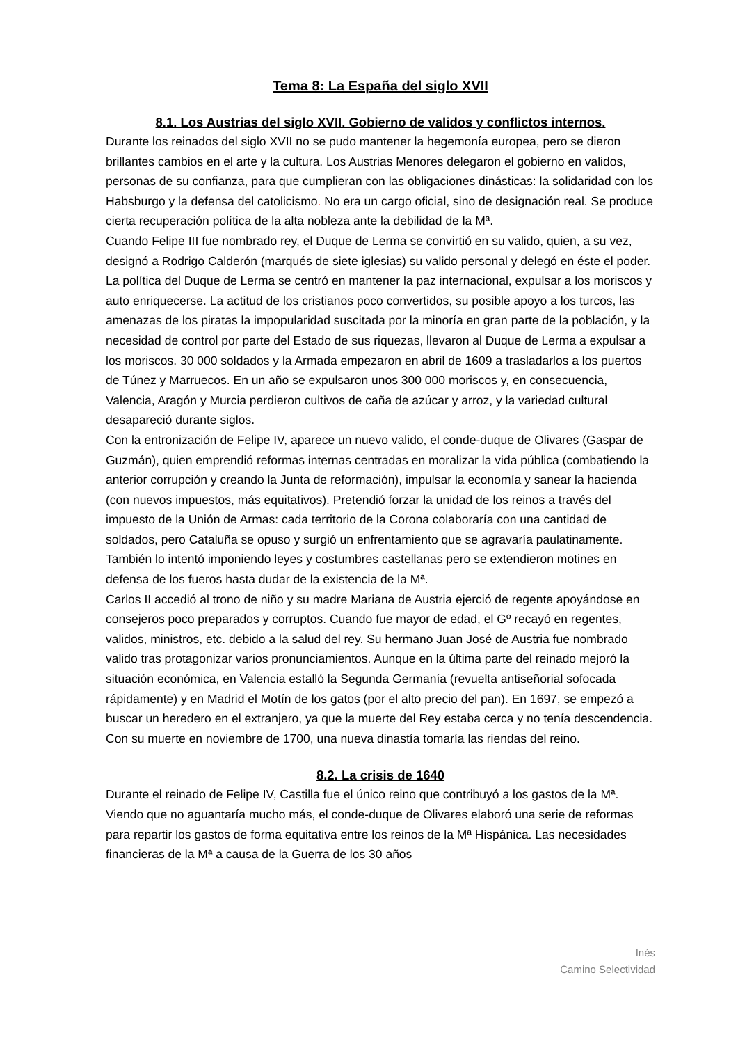Tema 8: La España del siglo XVII
8.1. Los Austrias del siglo XVII. Gobierno de validos y conflictos internos.
Durante los reinados del siglo XVII no se pudo mantener la hegemonía europea, pero se dieron brillantes cambios en el arte y la cultura. Los Austrias Menores delegaron el gobierno en validos, personas de su confianza, para que cumplieran con las obligaciones dinásticas: la solidaridad con los Habsburgo y la defensa del catolicismo. No era un cargo oficial, sino de designación real. Se produce cierta recuperación política de la alta nobleza ante la debilidad de la Mª.
Cuando Felipe III fue nombrado rey, el Duque de Lerma se convirtió en su valido, quien, a su vez, designó a Rodrigo Calderón (marqués de siete iglesias) su valido personal y delegó en éste el poder. La política del Duque de Lerma se centró en mantener la paz internacional, expulsar a los moriscos y auto enriquecerse. La actitud de los cristianos poco convertidos, su posible apoyo a los turcos, las amenazas de los piratas la impopularidad suscitada por la minoría en gran parte de la población, y la necesidad de control por parte del Estado de sus riquezas, llevaron al Duque de Lerma a expulsar a los moriscos. 30 000 soldados y la Armada empezaron en abril de 1609 a trasladarlos a los puertos de Túnez y Marruecos. En un año se expulsaron unos 300 000 moriscos y, en consecuencia, Valencia, Aragón y Murcia perdieron cultivos de caña de azúcar y arroz, y la variedad cultural desapareció durante siglos.
Con la entronización de Felipe IV, aparece un nuevo valido, el conde-duque de Olivares (Gaspar de Guzmán), quien emprendió reformas internas centradas en moralizar la vida pública (combatiendo la anterior corrupción y creando la Junta de reformación), impulsar la economía y sanear la hacienda (con nuevos impuestos, más equitativos). Pretendió forzar la unidad de los reinos a través del impuesto de la Unión de Armas: cada territorio de la Corona colaboraría con una cantidad de soldados, pero Cataluña se opuso y surgió un enfrentamiento que se agravaría paulatinamente. También lo intentó imponiendo leyes y costumbres castellanas pero se extendieron motines en defensa de los fueros hasta dudar de la existencia de la Mª.
Carlos II accedió al trono de niño y su madre Mariana de Austria ejerció de regente apoyándose en consejeros poco preparados y corruptos. Cuando fue mayor de edad, el Gº recayó en regentes, validos, ministros, etc. debido a la salud del rey. Su hermano Juan José de Austria fue nombrado valido tras protagonizar varios pronunciamientos. Aunque en la última parte del reinado mejoró la situación económica, en Valencia estalló la Segunda Germanía (revuelta antiseñorial sofocada rápidamente) y en Madrid el Motín de los gatos (por el alto precio del pan). En 1697, se empezó a buscar un heredero en el extranjero, ya que la muerte del Rey estaba cerca y no tenía descendencia. Con su muerte en noviembre de 1700, una nueva dinastía tomaría las riendas del reino.
8.2. La crisis de 1640
Durante el reinado de Felipe IV, Castilla fue el único reino que contribuyó a los gastos de la Mª. Viendo que no aguantaría mucho más, el conde-duque de Olivares elaboró una serie de reformas para repartir los gastos de forma equitativa entre los reinos de la Mª Hispánica. Las necesidades financieras de la Mª a causa de la Guerra de los 30 años
Inés
Camino Selectividad